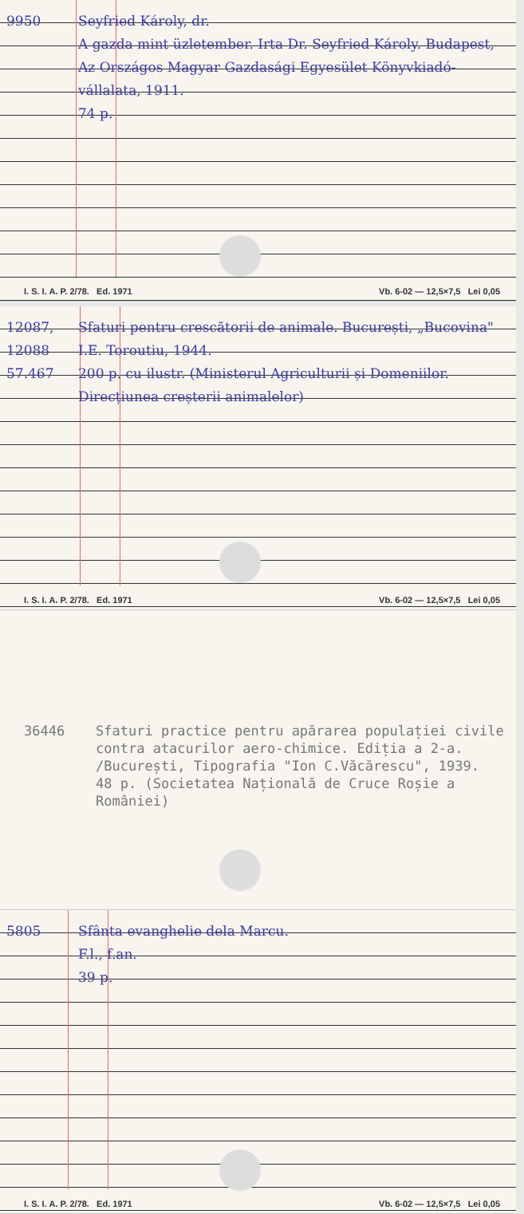9950 Seyfried Károly, dr.
A gazda mint üzletember. Irta Dr. Seyfried Károly. Budapest, Az Országos Magyar Gazdasági Egyesület Könyvkiadó-vállalata, 1911.
74 p.
I. S. I. A. P. 2/78. Ed. 1971 Vb. 6-02 — 12,5×7,5 Lei 0,05
12087,
12088
57.467
Sfaturi pentru crescătorii de animale. București, „Bucovina" I.E. Toroutiu, 1944.
200 p. cu ilustr. (Ministerul Agriculturii și Domeniilor. Direcțiunea creșterii animalelor)
I. S. I. A. P. 2/78. Ed. 1971 Vb. 6-02 — 12,5×7,5 Lei 0,05
36446 Sfaturi practice pentru apărarea populației civile contra atacurilor aero-chimice. Ediția a 2-a. /București, Tipografia "Ion C.Văcărescu", 1939.
48 p. (Societatea Națională de Cruce Roșie a României)
5805 Sfânta evanghelie dela Marcu.
F.l., f.an.
39 p.
I. S. I. A. P. 2/78. Ed. 1971 Vb. 6-02 — 12,5×7,5 Lei 0,05